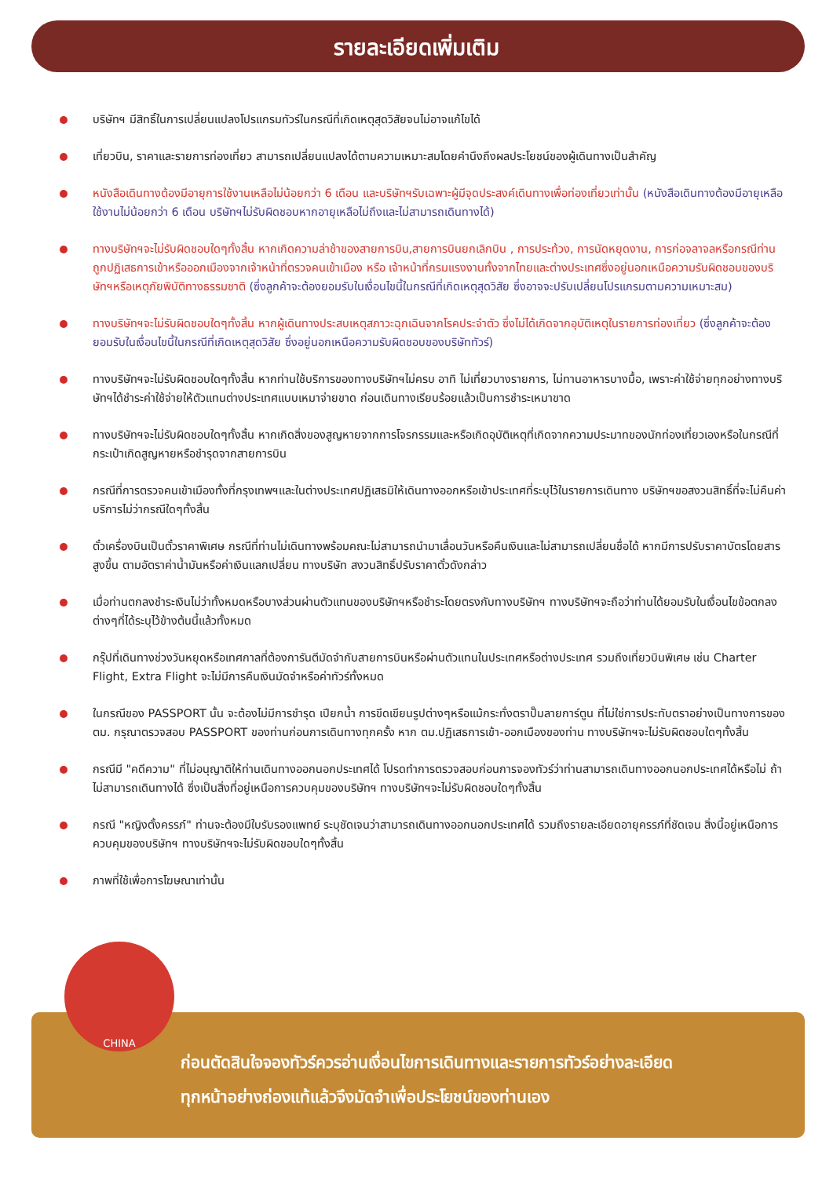รายละเอียดเพิ่มเติม
บริษัทฯ มีสิทธิ์ในการเปลี่ยนแปลงโปรแกรมทัวร์ในกรณีที่เกิดเหตุสุดวิสัยจนไม่อาจแก้ไขได้
เที่ยวบิน, ราคาและรายการท่องเที่ยว สามารถเปลี่ยนแปลงได้ตามความเหมาะสมโดยคำนึงถึงผลประโยชน์ของผู้เดินทางเป็นสำคัญ
หนังสือเดินทางต้องมีอายุการใช้งานเหลือไม่น้อยกว่า 6 เดือน และบริษัทฯรับเฉพาะผู้มีจุดประสงค์เดินทางเพื่อท่องเที่ยวเท่านั้น (หนังสือเดินทางต้องมีอายุเหลือใช้งานไม่น้อยกว่า 6 เดือน บริษัทฯไม่รับผิดชอบหากอายุเหลือไม่ถึงและไม่สามารถเดินทางได้)
ทางบริษัทฯจะไม่รับผิดชอบใดๆทั้งสิ้น หากเกิดความล่าช้าของสายการบิน,สายการบินยกเลิกบิน , การประท้วง, การนัดหยุดงาน, การก่อจลาจลหรือกรณีท่านถูกปฏิเสธการเข้าหรือออกเมืองจากเจ้าหน้าที่ตรวจคนเข้าเมือง หรือ เจ้าหน้าที่กรมแรงงานทั้งจากไทยและต่างประเทศซึ่งอยู่นอกเหนือความรับผิดชอบของบริษัทฯหรือเหตุภัยพิบัติทางธรรมชาติ (ซึ่งลูกค้าจะต้องยอมรับในเงื่อนไขนี้ในกรณีที่เกิดเหตุสุดวิสัย ซึ่งอาจจะปรับเปลี่ยนโปรแกรมตามความเหมาะสม)
ทางบริษัทฯจะไม่รับผิดชอบใดๆทั้งสิ้น หากผู้เดินทางประสบเหตุสภาวะฉุกเฉินจากโรคประจำตัว ซึ่งไม่ได้เกิดจากอุบัติเหตุในรายการท่องเที่ยว (ซึ่งลูกค้าจะต้องยอมรับในเงื่อนไขนี้ในกรณีที่เกิดเหตุสุดวิสัย ซึ่งอยู่นอกเหนือความรับผิดชอบของบริษัททัวร์)
ทางบริษัทฯจะไม่รับผิดชอบใดๆทั้งสิ้น หากท่านใช้บริการของทางบริษัทฯไม่ครบ อาทิ ไม่เที่ยวบางรายการ, ไม่ทานอาหารบางมื้อ, เพราะค่าใช้จ่ายทุกอย่างทางบริษัทฯได้ชำระค่าใช้จ่ายให้ตัวแทนต่างประเทศแบบเหมาจ่ายขาด ก่อนเดินทางเรียบร้อยแล้วเป็นการชำระเหมาขาด
ทางบริษัทฯจะไม่รับผิดชอบใดๆทั้งสิ้น หากเกิดสิ่งของสูญหายจากการโจรกรรมและหรือเกิดอุบัติเหตุที่เกิดจากความประมาทของนักท่องเที่ยวเองหรือในกรณีที่กระเป๋าเกิดสูญหายหรือชำรุดจากสายการบิน
กรณีที่การตรวจคนเข้าเมืองทั้งที่กรุงเทพฯและในต่างประเทศปฏิเสธมิให้เดินทางออกหรือเข้าประเทศที่ระบุไว้ในรายการเดินทาง บริษัทฯขอสงวนสิทธิ์ที่จะไม่คืนค่าบริการไม่ว่ากรณีใดๆทั้งสิ้น
ตั๋วเครื่องบินเป็นตั๋วราคาพิเศษ กรณีที่ท่านไม่เดินทางพร้อมคณะไม่สามารถนำมาเลื่อนวันหรือคืนเงินและไม่สามารถเปลี่ยนชื่อได้ หากมีการปรับราคาบัตรโดยสารสูงขึ้น ตามอัตราค่าน้ำมันหรือค่าเงินแลกเปลี่ยน ทางบริษัท สงวนสิทธิ์ปรับราคาตั๋วดังกล่าว
เมื่อท่านตกลงชำระเงินไม่ว่าทั้งหมดหรือบางส่วนผ่านตัวแทนของบริษัทฯหรือชำระโดยตรงกับทางบริษัทฯ ทางบริษัทฯจะถือว่าท่านได้ยอมรับในเงื่อนไขข้อตกลงต่างๆที่ได้ระบุไว้ข้างต้นนี้แล้วทั้งหมด
กรุ๊ปที่เดินทางช่วงวันหยุดหรือเทศกาลที่ต้องการันตีมัดจำกับสายการบินหรือผ่านตัวแทนในประเทศหรือต่างประเทศ รวมถึงเที่ยวบินพิเศษ เช่น Charter Flight, Extra Flight จะไม่มีการคืนเงินมัดจำหรือค่าทัวร์ทั้งหมด
ในกรณีของ PASSPORT นั้น จะต้องไม่มีการชำรุด เปียกน้ำ การขีดเขียนรูปต่างๆหรือแม้กระทั่งตราปั๊มลายการ์ตูน ที่ไม่ใช่การประทับตราอย่างเป็นทางการของตม. กรุณาตรวจสอบ PASSPORT ของท่านก่อนการเดินทางทุกครั้ง หาก ตม.ปฏิเสธการเข้า-ออกเมืองของท่าน ทางบริษัทฯจะไม่รับผิดชอบใดๆทั้งสิ้น
กรณีมี "คดีความ" ที่ไม่อนุญาติให้ท่านเดินทางออกนอกประเทศได้ โปรดทำการตรวจสอบก่อนการจองทัวร์ว่าท่านสามารถเดินทางออกนอกประเทศได้หรือไม่ ถ้าไม่สามารถเดินทางได้ ซึ่งเป็นสิ่งที่อยู่เหนือการควบคุมของบริษัทฯ ทางบริษัทฯจะไม่รับผิดชอบใดๆทั้งสิ้น
กรณี "หญิงตั้งครรภ์" ท่านจะต้องมีใบรับรองแพทย์ ระบุชัดเจนว่าสามารถเดินทางออกนอกประเทศได้ รวมถึงรายละเอียดอายุครรภ์ที่ชัดเจน สิ่งนี้อยู่เหนือการควบคุมของบริษัทฯ ทางบริษัทฯจะไม่รับผิดขอบใดๆทั้งสิ้น
ภาพที่ใช้เพื่อการโฆษณาเท่านั้น
ก่อนตัดสินใจจองทัวร์ควรอ่านเงื่อนไขการเดินทางและรายการทัวร์อย่างละเอียด
ทุกหน้าอย่างถ่องแท้แล้วจึงมัดจำเพื่อประโยชน์ของท่านเอง
CHINA